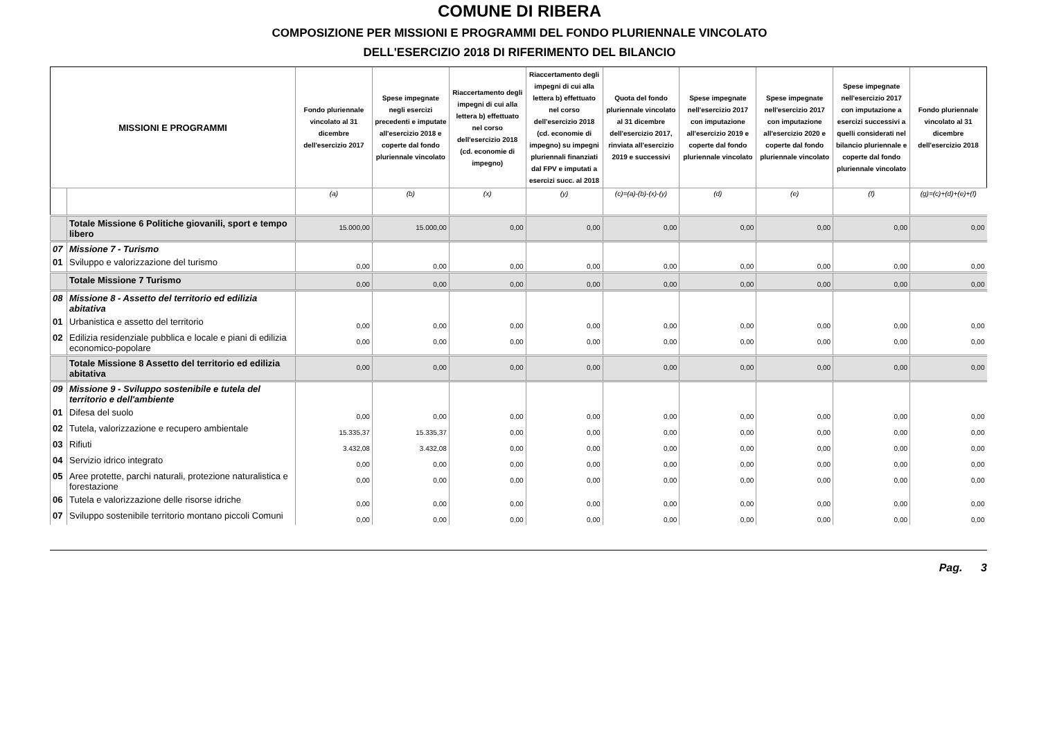COMUNE DI RIBERA
COMPOSIZIONE PER MISSIONI E PROGRAMMI DEL FONDO PLURIENNALE VINCOLATO
DELL'ESERCIZIO 2018 DI RIFERIMENTO DEL BILANCIO
| MISSIONI E PROGRAMMI | | Fondo pluriennale vincolato al 31 dicembre dell'esercizio 2017 | Spese impegnate negli esercizi precedenti e imputate all'esercizio 2018 e coperte dal fondo pluriennale vincolato | Riaccertamento degli impegni di cui alla lettera b) effettuato nel corso dell'esercizio 2018 (cd. economie di impegno) | Riaccertamento degli impegni di cui alla lettera b) effettuato nel corso dell'esercizio 2018 (cd. economie di impegno) su impegni pluriennali finanziati dal FPV e imputati a esercizi succ. al 2018 | Quota del fondo pluriennale vincolato al 31 dicembre dell'esercizio 2017, rinviata all'esercizio 2019 e successivi | Spese impegnate nell'esercizio 2017 con imputazione all'esercizio 2019 e coperte dal fondo pluriennale vincolato | Spese impegnate nell'esercizio 2017 con imputazione all'esercizio 2020 e coperte dal fondo pluriennale vincolato | Spese impegnate nell'esercizio 2017 con imputazione a esercizi successivi a quelli considerati nel bilancio pluriennale e coperte dal fondo pluriennale vincolato | Fondo pluriennale vincolato al 31 dicembre dell'esercizio 2018 |
| --- | --- | --- | --- | --- | --- | --- | --- | --- | --- | --- |
| | | (a) | (b) | (x) | (y) | (c)=(a)-(b)-(x)-(y) | (d) | (e) | (f) | (g)=(c)+(d)+(e)+(f) |
| | Totale Missione 6 Politiche giovanili, sport e tempo libero | 15.000,00 | 15.000,00 | 0,00 | 0,00 | 0,00 | 0,00 | 0,00 | 0,00 | 0,00 |
| 07 | Missione 7 - Turismo | | | | | | | | | |
| 01 | Sviluppo e valorizzazione del turismo | 0,00 | 0,00 | 0,00 | 0,00 | 0,00 | 0,00 | 0,00 | 0,00 | 0,00 |
| | Totale Missione 7 Turismo | 0,00 | 0,00 | 0,00 | 0,00 | 0,00 | 0,00 | 0,00 | 0,00 | 0,00 |
| 08 | Missione 8 - Assetto del territorio ed edilizia abitativa | | | | | | | | | |
| 01 | Urbanistica e assetto del territorio | 0,00 | 0,00 | 0,00 | 0,00 | 0,00 | 0,00 | 0,00 | 0,00 | 0,00 |
| 02 | Edilizia residenziale pubblica e locale e piani di edilizia economico-popolare | 0,00 | 0,00 | 0,00 | 0,00 | 0,00 | 0,00 | 0,00 | 0,00 | 0,00 |
| | Totale Missione 8 Assetto del territorio ed edilizia abitativa | 0,00 | 0,00 | 0,00 | 0,00 | 0,00 | 0,00 | 0,00 | 0,00 | 0,00 |
| 09 | Missione 9 - Sviluppo sostenibile e tutela del territorio e dell'ambiente | | | | | | | | | |
| 01 | Difesa del suolo | 0,00 | 0,00 | 0,00 | 0,00 | 0,00 | 0,00 | 0,00 | 0,00 | 0,00 |
| 02 | Tutela, valorizzazione e recupero ambientale | 15.335,37 | 15.335,37 | 0,00 | 0,00 | 0,00 | 0,00 | 0,00 | 0,00 | 0,00 |
| 03 | Rifiuti | 3.432,08 | 3.432,08 | 0,00 | 0,00 | 0,00 | 0,00 | 0,00 | 0,00 | 0,00 |
| 04 | Servizio idrico integrato | 0,00 | 0,00 | 0,00 | 0,00 | 0,00 | 0,00 | 0,00 | 0,00 | 0,00 |
| 05 | Aree protette, parchi naturali, protezione naturalistica e forestazione | 0,00 | 0,00 | 0,00 | 0,00 | 0,00 | 0,00 | 0,00 | 0,00 | 0,00 |
| 06 | Tutela e valorizzazione delle risorse idriche | 0,00 | 0,00 | 0,00 | 0,00 | 0,00 | 0,00 | 0,00 | 0,00 | 0,00 |
| 07 | Sviluppo sostenibile territorio montano piccoli Comuni | 0,00 | 0,00 | 0,00 | 0,00 | 0,00 | 0,00 | 0,00 | 0,00 | 0,00 |
Pag. 3